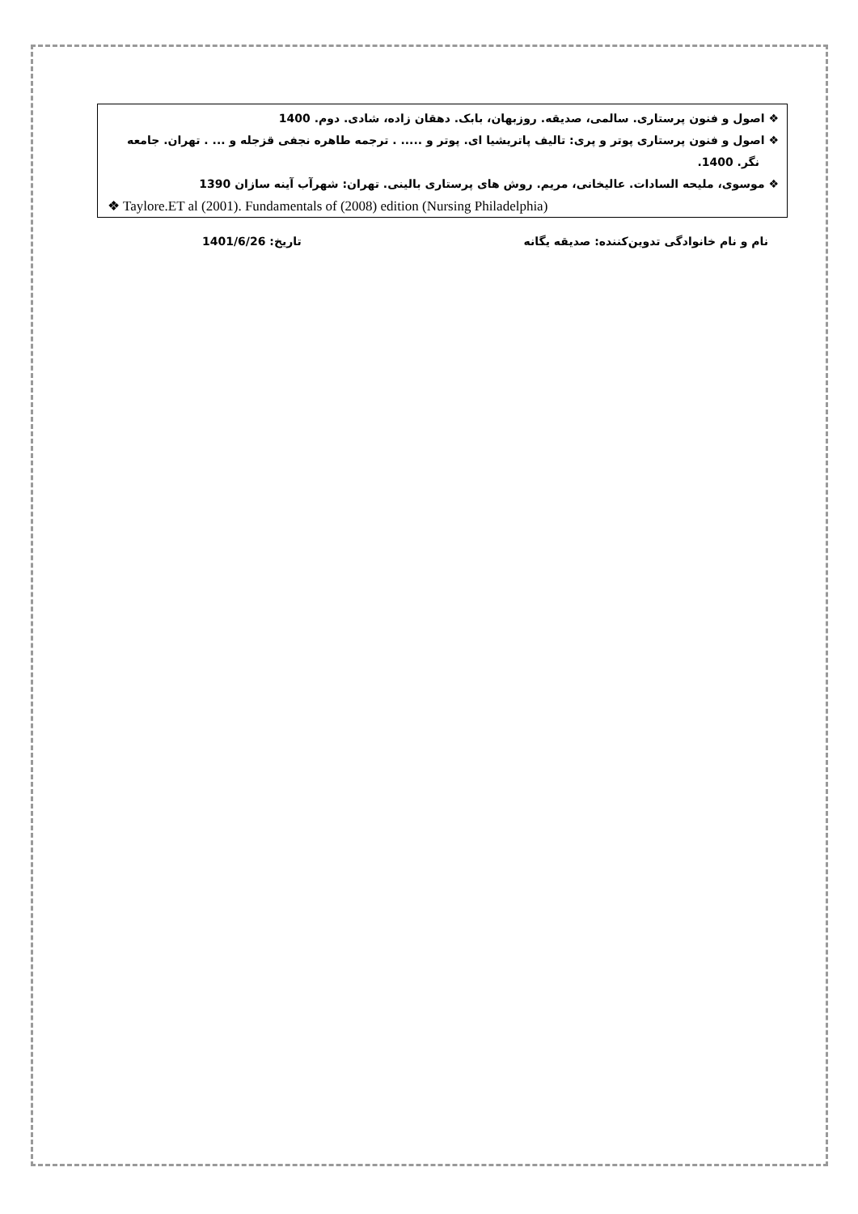❖ اصول و فنون پرستاری. سالمی، صدیقه. روزبهان، بابک. دهقان زاده، شادی. دوم. 1400
❖ اصول و فنون پرستاری پوتر و پری: تالیف پاتریشیا ای. پوتر و ..... . ترجمه طاهره نجفی قزجله و ... . تهران. جامعه نگر. 1400.
❖ موسوی، ملیحه السادات. عالیخانی، مریم. روش های پرستاری بالینی. تهران: شهرآب آینه سازان 1390
❖ Taylore.ET al (2001). Fundamentals of (2008) edition (Nursing Philadelphia)
نام و نام خانوادگی تدوین‌کننده: صدیقه یگانه تاریخ: 1401/6/26